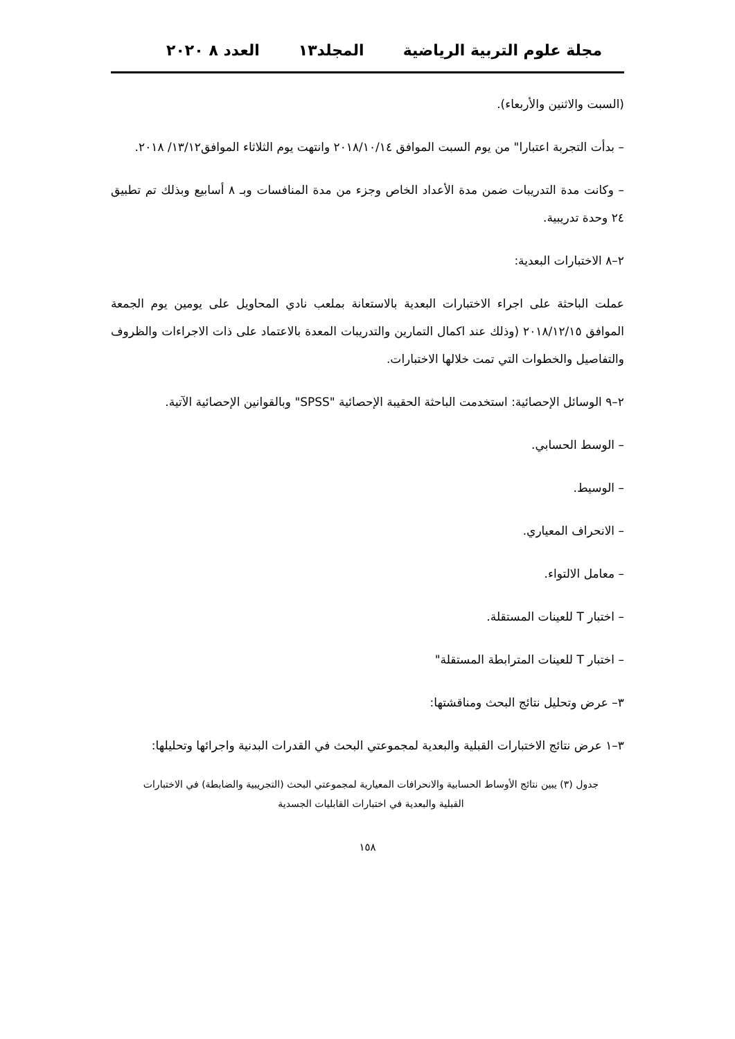مجلة علوم التربية الرياضية المجلد١٣ العدد ٨ ٢٠٢٠
(السبت والاثنين والأربعاء).
– بدأت التجربة اعتبارا" من يوم السبت الموافق ٢٠١٨/١٠/١٤ وانتهت يوم الثلاثاء الموافق١٣/١٢/ ٢٠١٨.
– وكانت مدة التدريبات ضمن مدة الأعداد الخاص وجزء من مدة المنافسات وبـ ٨ أسابيع وبذلك تم تطبيق ٢٤ وحدة تدريبية.
٢–٨ الاختبارات البعدية:
عملت الباحثة على اجراء الاختبارات البعدية بالاستعانة بملعب نادي المحاويل على يومين يوم الجمعة الموافق ٢٠١٨/١٢/١٥ (وذلك عند اكمال التمارين والتدريبات المعدة بالاعتماد على ذات الاجراءات والظروف والتفاصيل والخطوات التي تمت خلالها الاختبارات.
٢–٩ الوسائل الإحصائية: استخدمت الباحثة الحقيبة الإحصائية "SPSS" وبالقوانين الإحصائية الآتية.
– الوسط الحسابي.
– الوسيط.
– الانحراف المعياري.
– معامل الالتواء.
– اختبار T للعينات المستقلة.
– اختبار T للعينات المترابطة المستقلة"
٣– عرض وتحليل نتائج البحث ومناقشتها:
٣–١ عرض نتائج الاختبارات القبلية والبعدية لمجموعتي البحث في القدرات البدنية واجرائها وتحليلها:
جدول (٣) يبين نتائج الأوساط الحسابية والانحرافات المعيارية لمجموعتي البحث (التجريبية والضابطة) في الاختبارات
القبلية والبعدية في اختبارات القابليات الجسدية
١٥٨